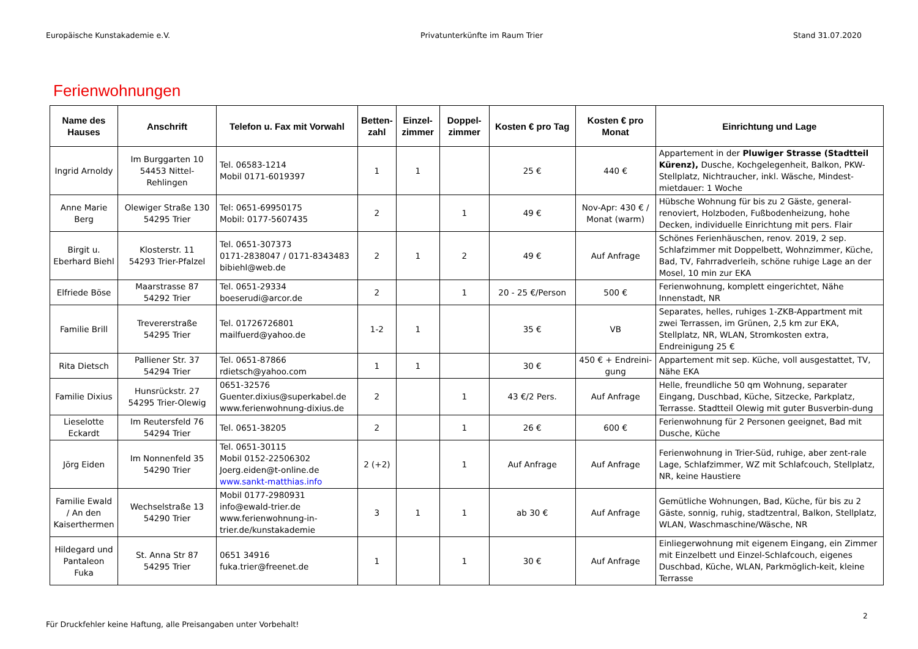Europäische Kunstakademie e.V. Privatunterkünfte im Raum Trier Stand 31.07.2020
Ferienwohnungen
| Name des Hauses | Anschrift | Telefon u. Fax mit Vorwahl | Betten-zahl | Einzel-zimmer | Doppel-zimmer | Kosten € pro Tag | Kosten € pro Monat | Einrichtung und Lage |
| --- | --- | --- | --- | --- | --- | --- | --- | --- |
| Ingrid Arnoldy | Im Burggarten 10 54453 Nittel-Rehlingen | Tel. 06583-1214 Mobil 0171-6019397 | 1 | 1 | | 25 € | 440 € | Appartement in der Pluwiger Strasse (Stadtteil Kürenz), Dusche, Kochgelegenheit, Balkon, PKW-Stellplatz, Nichtraucher, inkl. Wäsche, Mindest-mietdauer: 1 Woche |
| Anne Marie Berg | Olewiger Straße 130 54295 Trier | Tel: 0651-69950175 Mobil: 0177-5607435 | 2 | | 1 | 49 € | Nov-Apr: 430 € / Monat (warm) | Hübsche Wohnung für bis zu 2 Gäste, general-renoviert, Holzboden, Fußbodenheizung, hohe Decken, individuelle Einrichtung mit pers. Flair |
| Birgit u. Eberhard Biehl | Klosterstr. 11 54293 Trier-Pfalzel | Tel. 0651-307373 0171-2838047 / 0171-8343483 bibiehl@web.de | 2 | 1 | 2 | 49 € | Auf Anfrage | Schönes Ferienhäuschen, renov. 2019, 2 sep. Schlafzimmer mit Doppelbett, Wohnzimmer, Küche, Bad, TV, Fahrradverleih, schöne ruhige Lage an der Mosel, 10 min zur EKA |
| Elfriede Böse | Maarstrasse 87 54292 Trier | Tel. 0651-29334 boeserudi@arcor.de | 2 | | 1 | 20 - 25 €/Person | 500 € | Ferienwohnung, komplett eingerichtet, Nähe Innenstadt, NR |
| Familie Brill | Trevererstraße 54295 Trier | Tel. 01726726801 mailfuerd@yahoo.de | 1-2 | 1 | | 35 € | VB | Separates, helles, ruhiges 1-ZKB-Appartment mit zwei Terrassen, im Grünen, 2,5 km zur EKA, Stellplatz, NR, WLAN, Stromkosten extra, Endreinigung 25 € |
| Rita Dietsch | Palliener Str. 37 54294 Trier | Tel. 0651-87866 rdietsch@yahoo.com | 1 | 1 | | 30 € | 450 € + Endreini-gung | Appartement mit sep. Küche, voll ausgestattet, TV, Nähe EKA |
| Familie Dixius | Hunsrückstr. 27 54295 Trier-Olewig | 0651-32576 Guenter.dixius@superkabel.de www.ferienwohnung-dixius.de | 2 | | 1 | 43 €/2 Pers. | Auf Anfrage | Helle, freundliche 50 qm Wohnung, separater Eingang, Duschbad, Küche, Sitzecke, Parkplatz, Terrasse. Stadtteil Olewig mit guter Busverbin-dung |
| Lieselotte Eckardt | Im Reutersfeld 76 54294 Trier | Tel. 0651-38205 | 2 | | 1 | 26 € | 600 € | Ferienwohnung für 2 Personen geeignet, Bad mit Dusche, Küche |
| Jörg Eiden | Im Nonnenfeld 35 54290 Trier | Tel. 0651-30115 Mobil 0152-22506302 Joerg.eiden@t-online.de www.sankt-matthias.info | 2 (+2) | | 1 | Auf Anfrage | Auf Anfrage | Ferienwohnung in Trier-Süd, ruhige, aber zent-rale Lage, Schlafzimmer, WZ mit Schlafcouch, Stellplatz, NR, keine Haustiere |
| Familie Ewald / An den Kaiserthermen | Wechselstraße 13 54290 Trier | Mobil 0177-2980931 info@ewald-trier.de www.ferienwohnung-in-trier.de/kunstakademie | 3 | 1 | 1 | ab 30 € | Auf Anfrage | Gemütliche Wohnungen, Bad, Küche, für bis zu 2 Gäste, sonnig, ruhig, stadtzentral, Balkon, Stellplatz, WLAN, Waschmaschine/Wäsche, NR |
| Hildegard und Pantaleon Fuka | St. Anna Str 87 54295 Trier | 0651 34916 fuka.trier@freenet.de | 1 | | 1 | 30 € | Auf Anfrage | Einliegerwohnung mit eigenem Eingang, ein Zimmer mit Einzelbett und Einzel-Schlafcouch, eigenes Duschbad, Küche, WLAN, Parkmöglich-keit, kleine Terrasse |
2
Für Druckfehler keine Haftung, alle Preisangaben unter Vorbehalt!